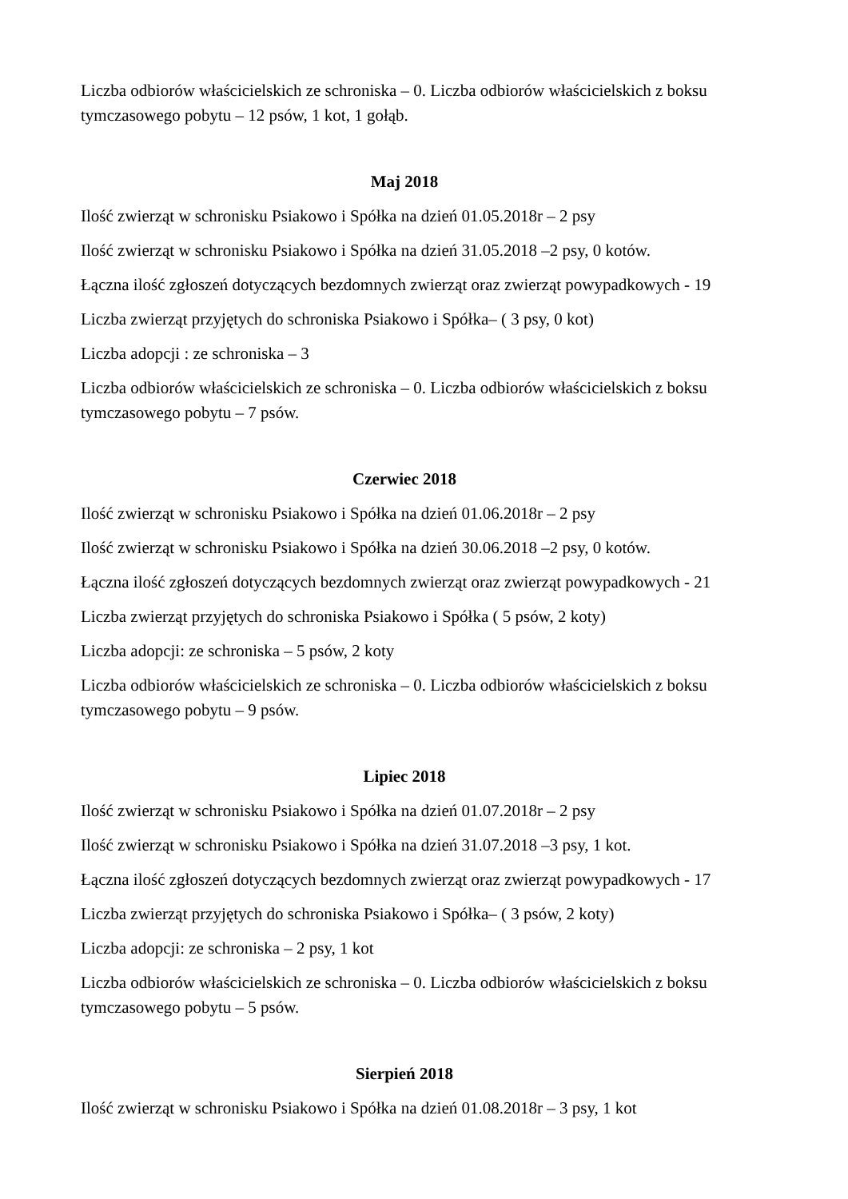Liczba odbiorów właścicielskich ze schroniska – 0. Liczba odbiorów właścicielskich z boksu tymczasowego pobytu – 12 psów, 1 kot, 1 gołąb.
Maj 2018
Ilość zwierząt w schronisku Psiakowo i Spółka na dzień 01.05.2018r – 2 psy
Ilość zwierząt w schronisku Psiakowo i Spółka na dzień 31.05.2018 –2 psy, 0 kotów.
Łączna ilość zgłoszeń dotyczących bezdomnych zwierząt oraz zwierząt powypadkowych - 19
Liczba zwierząt przyjętych do schroniska Psiakowo i Spółka– ( 3 psy, 0 kot)
Liczba adopcji : ze schroniska – 3
Liczba odbiorów właścicielskich ze schroniska – 0. Liczba odbiorów właścicielskich z boksu tymczasowego pobytu – 7 psów.
Czerwiec 2018
Ilość zwierząt w schronisku Psiakowo i Spółka na dzień 01.06.2018r – 2 psy
Ilość zwierząt w schronisku Psiakowo i Spółka na dzień 30.06.2018 –2 psy, 0 kotów.
Łączna ilość zgłoszeń dotyczących bezdomnych zwierząt oraz zwierząt powypadkowych - 21
Liczba zwierząt przyjętych do schroniska Psiakowo i Spółka ( 5 psów, 2 koty)
Liczba adopcji: ze schroniska – 5 psów, 2 koty
Liczba odbiorów właścicielskich ze schroniska – 0. Liczba odbiorów właścicielskich z boksu tymczasowego pobytu – 9 psów.
Lipiec 2018
Ilość zwierząt w schronisku Psiakowo i Spółka na dzień 01.07.2018r – 2 psy
Ilość zwierząt w schronisku Psiakowo i Spółka na dzień 31.07.2018 –3 psy, 1 kot.
Łączna ilość zgłoszeń dotyczących bezdomnych zwierząt oraz zwierząt powypadkowych - 17
Liczba zwierząt przyjętych do schroniska Psiakowo i Spółka– ( 3 psów, 2 koty)
Liczba adopcji: ze schroniska – 2 psy, 1 kot
Liczba odbiorów właścicielskich ze schroniska – 0. Liczba odbiorów właścicielskich z boksu tymczasowego pobytu – 5 psów.
Sierpień 2018
Ilość zwierząt w schronisku Psiakowo i Spółka na dzień 01.08.2018r – 3 psy, 1 kot